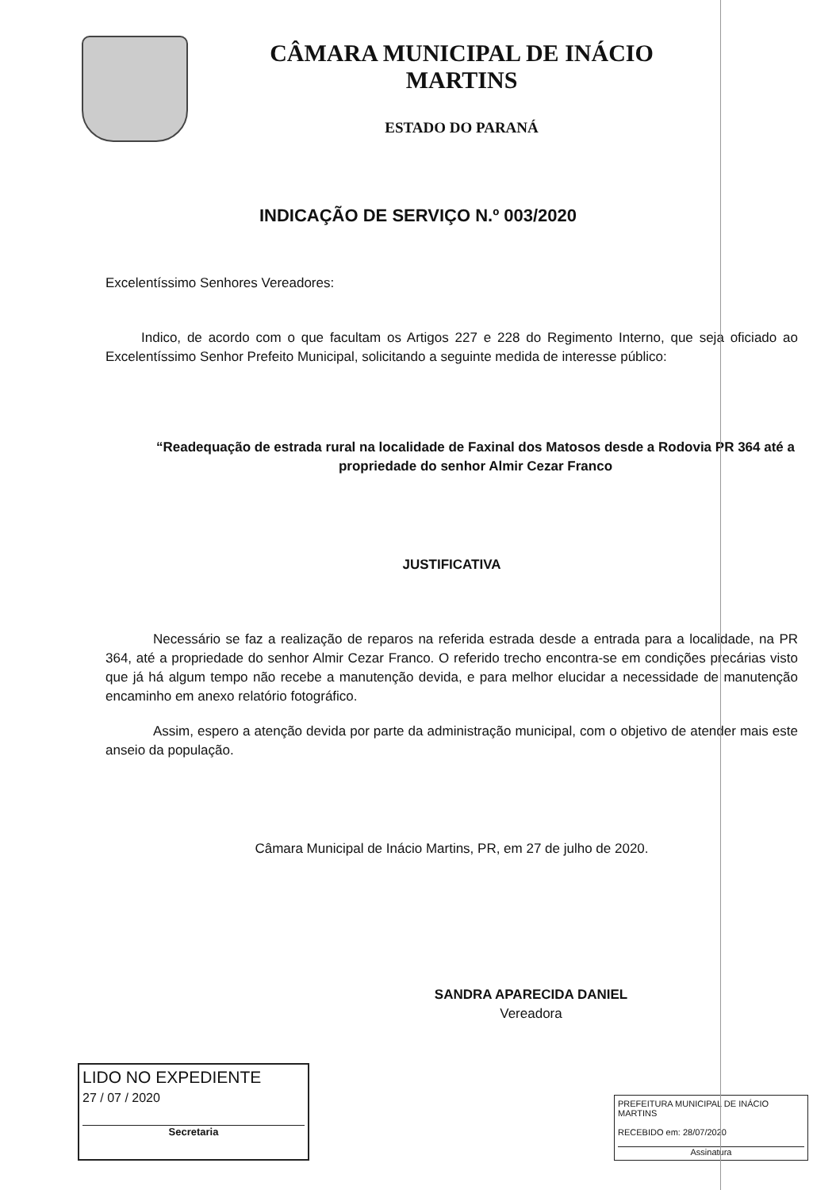CÂMARA MUNICIPAL DE INÁCIO MARTINS
ESTADO DO PARANÁ
INDICAÇÃO DE SERVIÇO N.º 003/2020
Excelentíssimo Senhores Vereadores:
Indico, de acordo com o que facultam os Artigos 227 e 228 do Regimento Interno, que seja oficiado ao Excelentíssimo Senhor Prefeito Municipal, solicitando a seguinte medida de interesse público:
“Readequação de estrada rural na localidade de Faxinal dos Matosos desde a Rodovia PR 364 até a propriedade do senhor Almir Cezar Franco
JUSTIFICATIVA
Necessário se faz a realização de reparos na referida estrada desde a entrada para a localidade, na PR 364, até a propriedade do senhor Almir Cezar Franco. O referido trecho encontra-se em condições precárias visto que já há algum tempo não recebe a manutenção devida, e para melhor elucidar a necessidade de manutenção encaminho em anexo relatório fotográfico.
Assim, espero a atenção devida por parte da administração municipal, com o objetivo de atender mais este anseio da população.
Câmara Municipal de Inácio Martins, PR, em 27 de julho de 2020.
SANDRA APARECIDA DANIEL
Vereadora
LIDO NO EXPEDIENTE
27 / 07 / 2020
Secretaria
PREFEITURA MUNICIPAL DE INÁCIO MARTINS
RECEBIDO em: 28/07/2020
Assinatura